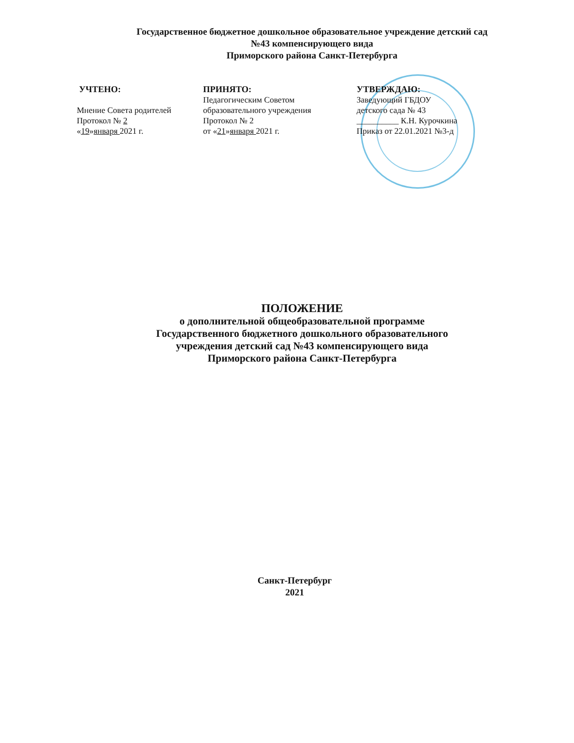Государственное бюджетное дошкольное образовательное учреждение детский сад
№43 компенсирующего вида
Приморского района Санкт-Петербурга
УЧТЕНО:
Мнение Совета родителей
Протокол № 2
«19»января 2021 г.
ПРИНЯТО:
Педагогическим Советом
образовательного учреждения
Протокол № 2
от «21»января 2021 г.
УТВЕРЖДАЮ:
Заведующий ГБДОУ
детского сада № 43
__________ К.Н. Курочкина
Приказ от 22.01.2021 №3-д
ПОЛОЖЕНИЕ
о дополнительной общеобразовательной программе
Государственного бюджетного дошкольного образовательного
учреждения детский сад №43 компенсирующего вида
Приморского района Санкт-Петербурга
Санкт-Петербург
2021